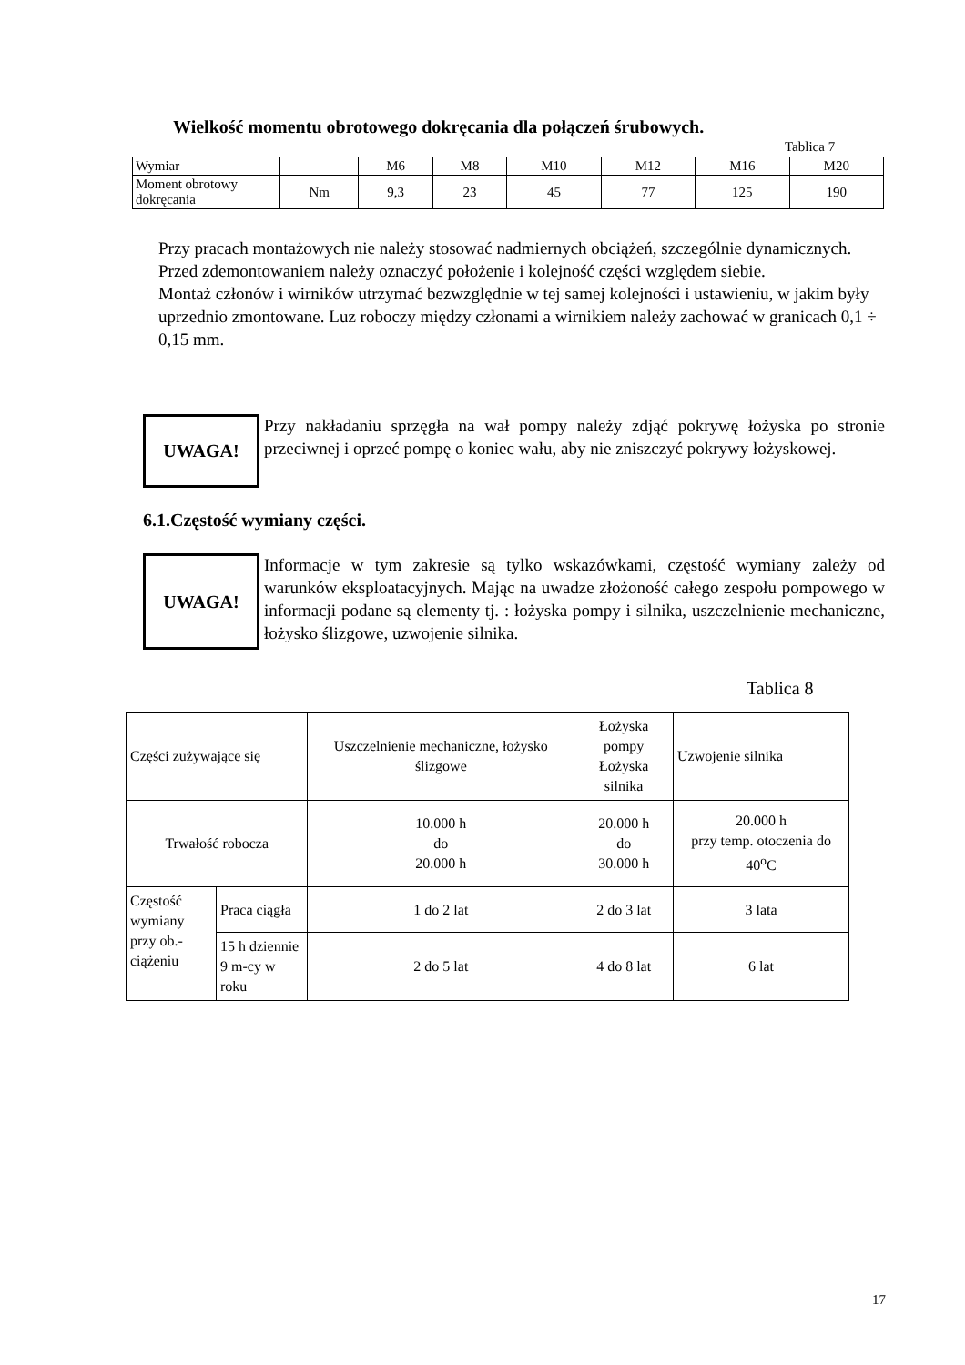Wielkość momentu obrotowego dokręcania dla połączeń śrubowych.
Tablica 7
| Wymiar | | M6 | M8 | M10 | M12 | M16 | M20 |
| Moment obrotowy dokręcania | Nm | 9,3 | 23 | 45 | 77 | 125 | 190 |
Przy pracach montażowych nie należy stosować nadmiernych obciążeń, szczególnie dynamicznych. Przed zdemontowaniem należy oznaczyć położenie i kolejność części względem siebie.
Montaż członów i wirników utrzymać bezwzględnie w tej samej kolejności i ustawieniu, w jakim były uprzednio zmontowane. Luz roboczy między członami a wirnikiem należy zachować w granicach 0,1 ÷ 0,15 mm.
UWAGA!
Przy nakładaniu sprzęgła na wał pompy należy zdjąć pokrywę łożyska po stronie przeciwnej i oprzeć pompę o koniec wału, aby nie zniszczyć pokrywy łożyskowej.
6.1.Częstość wymiany części.
UWAGA!
Informacje w tym zakresie są tylko wskazówkami, częstość wymiany zależy od warunków eksploatacyjnych. Mając na uwadze złożoność całego zespołu pompowego w informacji podane są elementy tj. : łożyska pompy i silnika, uszczelnienie mechaniczne, łożysko ślizgowe, uzwojenie silnika.
Tablica 8
| Części zużywające się | | Uszczelnienie mechaniczne, łożysko ślizgowe | Łożyska pompy Łożyska silnika | Uzwojenie silnika |
| Trwałość robocza | | 10.000 h do 20.000 h | 20.000 h do 30.000 h | 20.000 h przy temp. otoczenia do 40<sup>o</sup>C |
| Częstość wymiany przy ob.-ciążeniu | Praca ciągła | 1 do 2 lat | 2 do 3 lat | 3 lata |
| | 15 h dziennie 9 m-cy w roku | 2 do 5 lat | 4 do 8 lat | 6 lat |
17